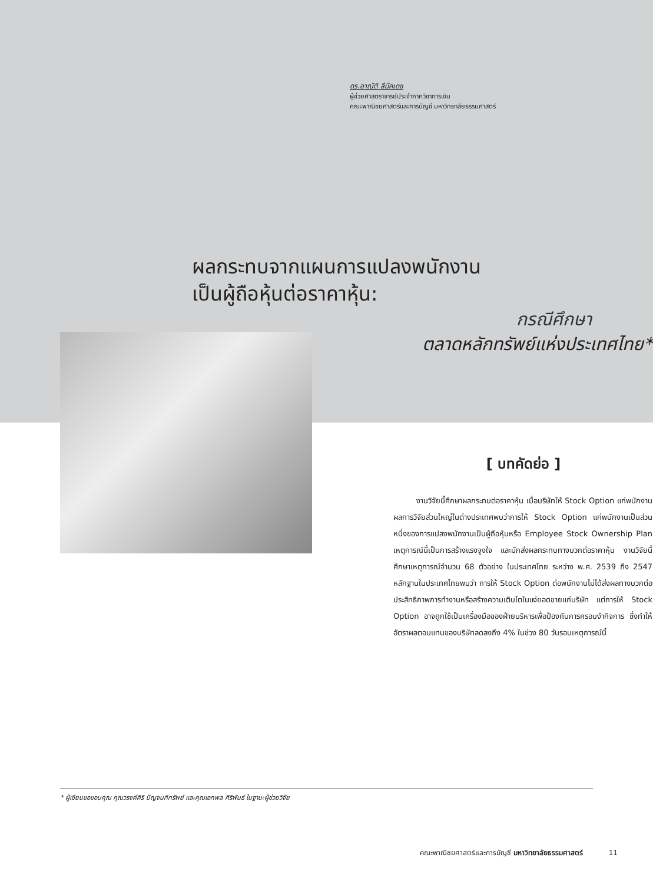ดร.อาณัติ ลีมัคเดช
ผู้ช่วยศาสตราจารย์ประจำภาควิชาการเงิน
คณะพาณิชยศาสตร์และการบัญชี มหาวิทยาลัยธรรมศาสตร์
ผลกระทบจากแผนการแปลงพนักงาน
เป็นผู้ถือหุ้นต่อราคาหุ้น:
กรณีศึกษา
ตลาดหลักทรัพย์แห่งประเทศไทย*
[ บทคัดย่อ ]
   งานวิจัยนี้ศึกษาผลกระทบต่อราคาหุ้น เมื่อบริษัทให้ Stock Option แก่พนักงาน ผลการวิจัยส่วนใหญ่ในต่างประเทศพบว่าการให้ Stock Option แก่พนักงานเป็นส่วนหนึ่งของการแปลงพนักงานเป็นผู้ถือหุ้นหรือ Employee Stock Ownership Plan เหตุการณ์นี้เป็นการสร้างแรงจูงใจ และมักส่งผลกระทบทางบวกต่อราคาหุ้น งานวิจัยนี้ศึกษาเหตุการณ์จำนวน 68 ตัวอย่าง ในประเทศไทย ระหว่าง พ.ศ. 2539 ถึง 2547 หลักฐานในประเทศไทยพบว่า การให้ Stock Option ต่อพนักงานไม่ได้ส่งผลทางบวกต่อประสิทธิภาพการทำงานหรือสร้างความเติบโตในแง่ยอดขายแก่บริษัท แต่การให้ Stock Option อาจถูกใช้เป็นเครื่องมือของฝ่ายบริหารเพื่อป้องกันการครอบงำกิจการ ซึ่งทำให้อัตราผลตอบแทนของบริษัทลดลงถึง 4% ในช่วง 80 วันรอบเหตุการณ์นี้
* ผู้เขียนขอขอบคุณ คุณวรงค์ศิริ ปัญจนทีทรัพย์ และคุณเอกพล ศิริพันธ์ ในฐานะผู้ช่วยวิจัย
คณะพาณิชยศาสตร์และการบัญชี มหาวิทยาลัยธรรมศาสตร์     11